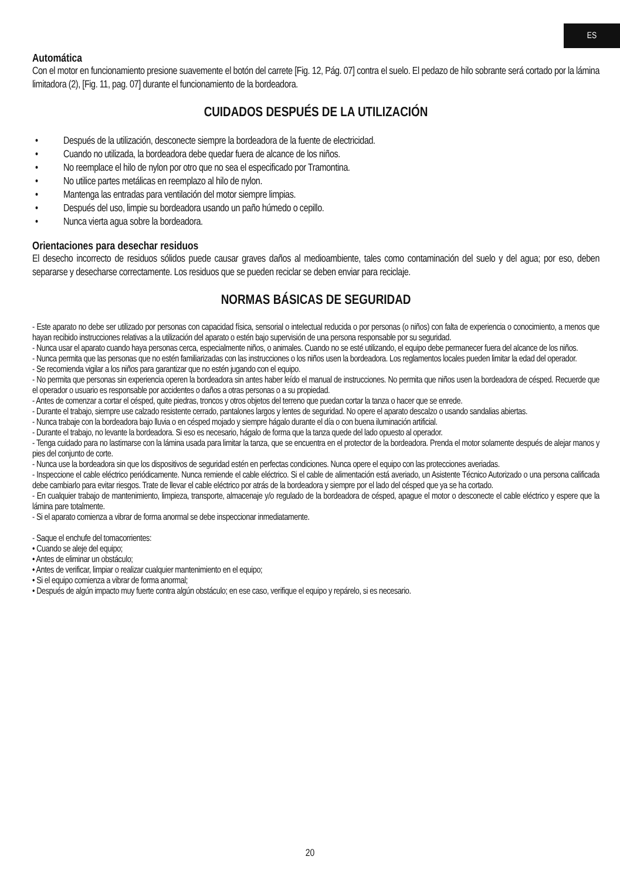ES
Automática
Con el motor en funcionamiento presione suavemente el botón del carrete [Fig. 12, Pág. 07] contra el suelo. El pedazo de hilo sobrante será cortado por la lámina limitadora (2), [Fig. 11, pag. 07] durante el funcionamiento de la bordeadora.
CUIDADOS DESPUÉS DE LA UTILIZACIÓN
• Después de la utilización, desconecte siempre la bordeadora de la fuente de electricidad.
• Cuando no utilizada, la bordeadora debe quedar fuera de alcance de los niños.
• No reemplace el hilo de nylon por otro que no sea el especificado por Tramontina.
• No utilice partes metálicas en reemplazo al hilo de nylon.
• Mantenga las entradas para ventilación del motor siempre limpias.
• Después del uso, limpie su bordeadora usando un paño húmedo o cepillo.
• Nunca vierta agua sobre la bordeadora.
Orientaciones para desechar residuos
El desecho incorrecto de residuos sólidos puede causar graves daños al medioambiente, tales como contaminación del suelo y del agua; por eso, deben separarse y desecharse correctamente. Los residuos que se pueden reciclar se deben enviar para reciclaje.
NORMAS BÁSICAS DE SEGURIDAD
- Este aparato no debe ser utilizado por personas con capacidad física, sensorial o intelectual reducida o por personas (o niños) con falta de experiencia o conocimiento, a menos que hayan recibido instrucciones relativas a la utilización del aparato o estén bajo supervisión de una persona responsable por su seguridad.
- Nunca usar el aparato cuando haya personas cerca, especialmente niños, o animales. Cuando no se esté utilizando, el equipo debe permanecer fuera del alcance de los niños.
- Nunca permita que las personas que no estén familiarizadas con las instrucciones o los niños usen la bordeadora. Los reglamentos locales pueden limitar la edad del operador.
- Se recomienda vigilar a los niños para garantizar que no estén jugando con el equipo.
- No permita que personas sin experiencia operen la bordeadora sin antes haber leído el manual de instrucciones. No permita que niños usen la bordeadora de césped. Recuerde que el operador o usuario es responsable por accidentes o daños a otras personas o a su propiedad.
- Antes de comenzar a cortar el césped, quite piedras, troncos y otros objetos del terreno que puedan cortar la tanza o hacer que se enrede.
- Durante el trabajo, siempre use calzado resistente cerrado, pantalones largos y lentes de seguridad. No opere el aparato descalzo o usando sandalias abiertas.
- Nunca trabaje con la bordeadora bajo lluvia o en césped mojado y siempre hágalo durante el día o con buena iluminación artificial.
- Durante el trabajo, no levante la bordeadora. Si eso es necesario, hágalo de forma que la tanza quede del lado opuesto al operador.
- Tenga cuidado para no lastimarse con la lámina usada para limitar la tanza, que se encuentra en el protector de la bordeadora. Prenda el motor solamente después de alejar manos y pies del conjunto de corte.
- Nunca use la bordeadora sin que los dispositivos de seguridad estén en perfectas condiciones. Nunca opere el equipo con las protecciones averiadas.
- Inspeccione el cable eléctrico periódicamente. Nunca remiende el cable eléctrico. Si el cable de alimentación está averiado, un Asistente Técnico Autorizado o una persona calificada debe cambiarlo para evitar riesgos. Trate de llevar el cable eléctrico por atrás de la bordeadora y siempre por el lado del césped que ya se ha cortado.
- En cualquier trabajo de mantenimiento, limpieza, transporte, almacenaje y/o regulado de la bordeadora de césped, apague el motor o desconecte el cable eléctrico y espere que la lámina pare totalmente.
- Si el aparato comienza a vibrar de forma anormal se debe inspeccionar inmediatamente.
- Saque el enchufe del tomacorrientes:
• Cuando se aleje del equipo;
• Antes de eliminar un obstáculo;
• Antes de verificar, limpiar o realizar cualquier mantenimiento en el equipo;
• Si el equipo comienza a vibrar de forma anormal;
• Después de algún impacto muy fuerte contra algún obstáculo; en ese caso, verifique el equipo y repárelo, si es necesario.
20